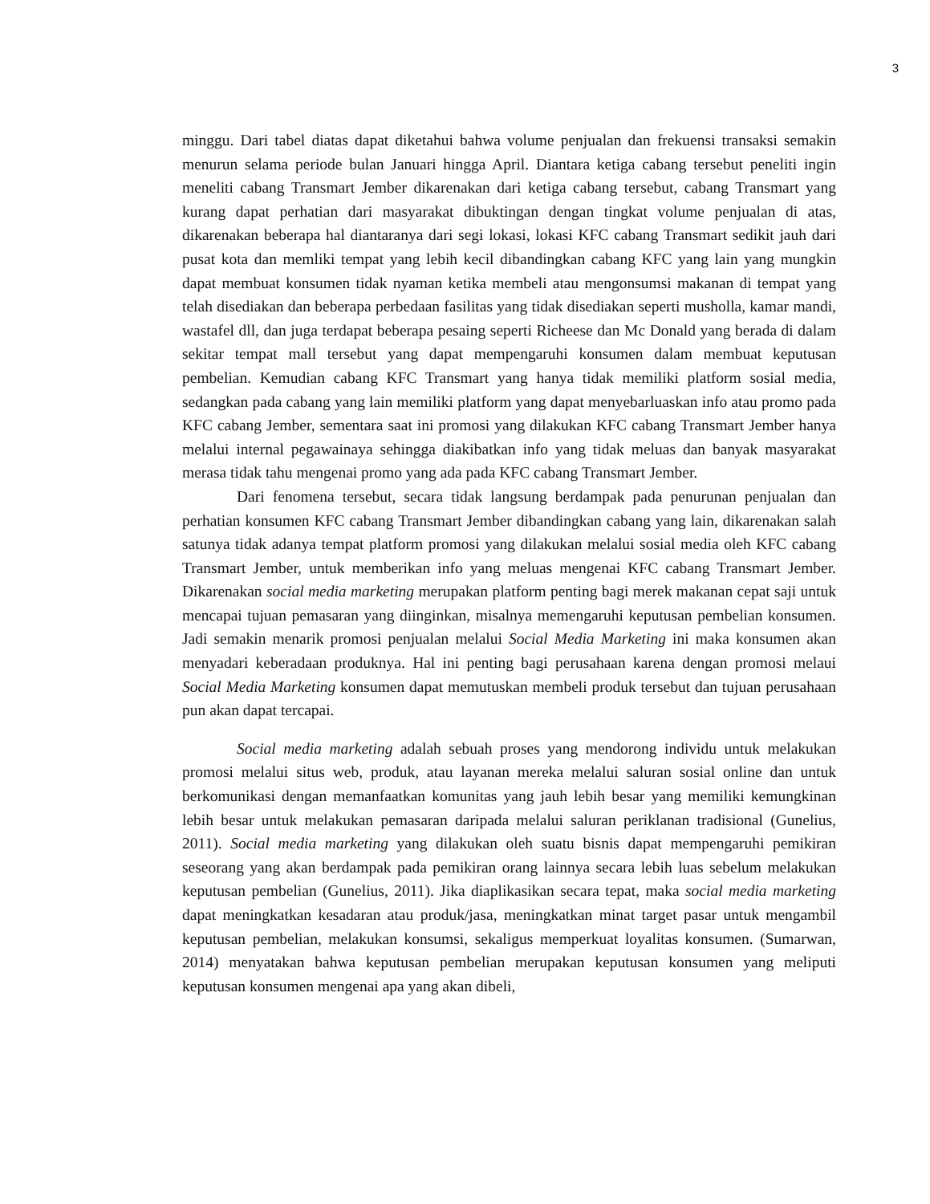3
minggu. Dari tabel diatas dapat diketahui bahwa volume penjualan dan frekuensi transaksi semakin menurun selama periode bulan Januari hingga April. Diantara ketiga cabang tersebut peneliti ingin meneliti cabang Transmart Jember dikarenakan dari ketiga cabang tersebut, cabang Transmart yang kurang dapat perhatian dari masyarakat dibuktingan dengan tingkat volume penjualan di atas, dikarenakan beberapa hal diantaranya dari segi lokasi, lokasi KFC cabang Transmart sedikit jauh dari pusat kota dan memliki tempat yang lebih kecil dibandingkan cabang KFC yang lain yang mungkin dapat membuat konsumen tidak nyaman ketika membeli atau mengonsumsi makanan di tempat yang telah disediakan dan beberapa perbedaan fasilitas yang tidak disediakan seperti musholla, kamar mandi, wastafel dll, dan juga terdapat beberapa pesaing seperti Richeese dan Mc Donald yang berada di dalam sekitar tempat mall tersebut yang dapat mempengaruhi konsumen dalam membuat keputusan pembelian. Kemudian cabang KFC Transmart yang hanya tidak memiliki platform sosial media, sedangkan pada cabang yang lain memiliki platform yang dapat menyebarluaskan info atau promo pada KFC cabang Jember, sementara saat ini promosi yang dilakukan KFC cabang Transmart Jember hanya melalui internal pegawainaya sehingga diakibatkan info yang tidak meluas dan banyak masyarakat merasa tidak tahu mengenai promo yang ada pada KFC cabang Transmart Jember.
Dari fenomena tersebut, secara tidak langsung berdampak pada penurunan penjualan dan perhatian konsumen KFC cabang Transmart Jember dibandingkan cabang yang lain, dikarenakan salah satunya tidak adanya tempat platform promosi yang dilakukan melalui sosial media oleh KFC cabang Transmart Jember, untuk memberikan info yang meluas mengenai KFC cabang Transmart Jember. Dikarenakan social media marketing merupakan platform penting bagi merek makanan cepat saji untuk mencapai tujuan pemasaran yang diinginkan, misalnya memengaruhi keputusan pembelian konsumen. Jadi semakin menarik promosi penjualan melalui Social Media Marketing ini maka konsumen akan menyadari keberadaan produknya. Hal ini penting bagi perusahaan karena dengan promosi melaui Social Media Marketing konsumen dapat memutuskan membeli produk tersebut dan tujuan perusahaan pun akan dapat tercapai.
Social media marketing adalah sebuah proses yang mendorong individu untuk melakukan promosi melalui situs web, produk, atau layanan mereka melalui saluran sosial online dan untuk berkomunikasi dengan memanfaatkan komunitas yang jauh lebih besar yang memiliki kemungkinan lebih besar untuk melakukan pemasaran daripada melalui saluran periklanan tradisional (Gunelius, 2011). Social media marketing yang dilakukan oleh suatu bisnis dapat mempengaruhi pemikiran seseorang yang akan berdampak pada pemikiran orang lainnya secara lebih luas sebelum melakukan keputusan pembelian (Gunelius, 2011). Jika diaplikasikan secara tepat, maka social media marketing dapat meningkatkan kesadaran atau produk/jasa, meningkatkan minat target pasar untuk mengambil keputusan pembelian, melakukan konsumsi, sekaligus memperkuat loyalitas konsumen. (Sumarwan, 2014) menyatakan bahwa keputusan pembelian merupakan keputusan konsumen yang meliputi keputusan konsumen mengenai apa yang akan dibeli,